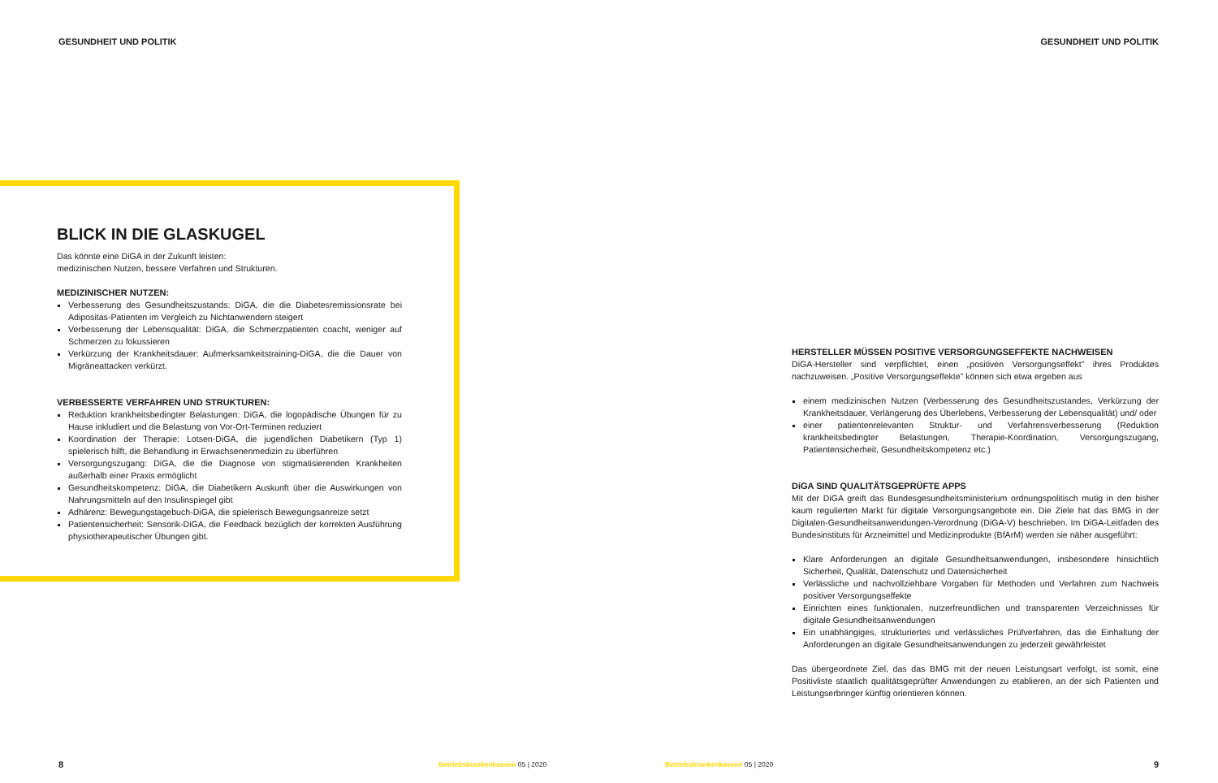GESUNDHEIT UND POLITIK
BLICK IN DIE GLASKUGEL
Das könnte eine DiGA in der Zukunft leisten:
medizinischen Nutzen, bessere Verfahren und Strukturen.
MEDIZINISCHER NUTZEN:
Verbesserung des Gesundheitszustands: DiGA, die die Diabetesremissionsrate bei Adipositas-Patienten im Vergleich zu Nichtanwendern steigert
Verbesserung der Lebensqualität: DiGA, die Schmerzpatienten coacht, weniger auf Schmerzen zu fokussieren
Verkürzung der Krankheitsdauer: Aufmerksamkeitstraining-DiGA, die die Dauer von Migräneattacken verkürzt.
VERBESSERTE VERFAHREN UND STRUKTUREN:
Reduktion krankheitsbedingter Belastungen: DiGA, die logopädische Übungen für zu Hause inkludiert und die Belastung von Vor-Ort-Terminen reduziert
Koordination der Therapie: Lotsen-DiGA, die jugendlichen Diabetikern (Typ 1) spielerisch hilft, die Behandlung in Erwachsenenmedizin zu überführen
Versorgungszugang: DiGA, die die Diagnose von stigmatisierenden Krankheiten außerhalb einer Praxis ermöglicht
Gesundheitskompetenz: DiGA, die Diabetikern Auskunft über die Auswirkungen von Nahrungsmitteln auf den Insulinspiegel gibt
Adhärenz: Bewegungstagebuch-DiGA, die spielerisch Bewegungsanreize setzt
Patientensicherheit: Sensorik-DiGA, die Feedback bezüglich der korrekten Ausführung physiotherapeutischer Übungen gibt.
8
Betriebskrankenkassen 05 | 2020
GESUNDHEIT UND POLITIK
HERSTELLER MÜSSEN POSITIVE VERSORGUNGSEFFEKTE NACHWEISEN
DiGA-Hersteller sind verpflichtet, einen „positiven Versorgungseffekt” ihres Produktes nachzuweisen. „Positive Versorgungseffekte” können sich etwa ergeben aus
einem medizinischen Nutzen (Verbesserung des Gesundheitszustandes, Verkürzung der Krankheitsdauer, Verlängerung des Überlebens, Verbesserung der Lebensqualität) und/ oder
einer patientenrelevanten Struktur- und Verfahrensverbesserung (Reduktion krankheitsbedingter Belastungen, Therapie-Koordination, Versorgungszugang, Patientensicherheit, Gesundheitskompetenz etc.)
DiGA SIND QUALITÄTSGEPRÜFTE APPS
Mit der DiGA greift das Bundesgesundheitsministerium ordnungspolitisch mutig in den bisher kaum regulierten Markt für digitale Versorgungsangebote ein. Die Ziele hat das BMG in der Digitalen-Gesundheitsanwendungen-Verordnung (DiGA-V) beschrieben. Im DiGA-Leitfaden des Bundesinstituts für Arzneimittel und Medizinprodukte (BfArM) werden sie näher ausgeführt:
Klare Anforderungen an digitale Gesundheitsanwendungen, insbesondere hinsichtlich Sicherheit, Qualität, Datenschutz und Datensicherheit
Verlässliche und nachvollziehbare Vorgaben für Methoden und Verfahren zum Nachweis positiver Versorgungseffekte
Einrichten eines funktionalen, nutzerfreundlichen und transparenten Verzeichnisses für digitale Gesundheitsanwendungen
Ein unabhängiges, strukturiertes und verlässliches Prüfverfahren, das die Einhaltung der Anforderungen an digitale Gesundheitsanwendungen zu jederzeit gewährleistet
Das übergeordnete Ziel, das das BMG mit der neuen Leistungsart verfolgt, ist somit, eine Positivliste staatlich qualitätsgeprüfter Anwendungen zu etablieren, an der sich Patienten und Leistungserbringer künftig orientieren können.
Betriebskrankenkassen 05 | 2020
9